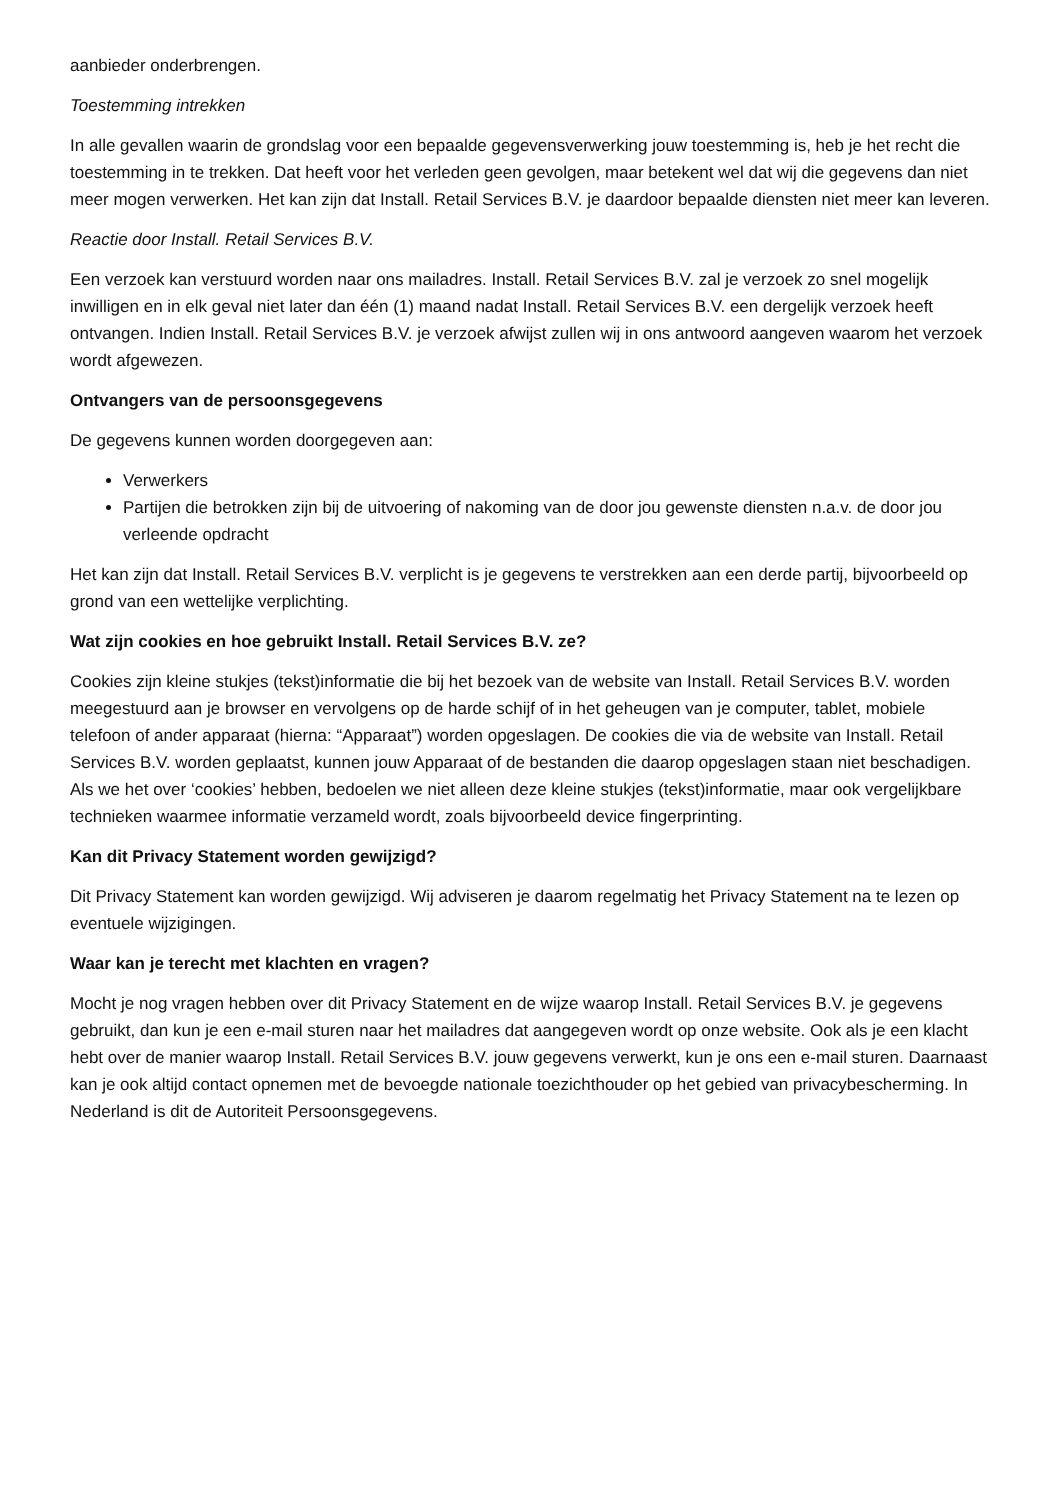aanbieder onderbrengen.
Toestemming intrekken
In alle gevallen waarin de grondslag voor een bepaalde gegevensverwerking jouw toestemming is, heb je het recht die toestemming in te trekken. Dat heeft voor het verleden geen gevolgen, maar betekent wel dat wij die gegevens dan niet meer mogen verwerken. Het kan zijn dat Install. Retail Services B.V. je daardoor bepaalde diensten niet meer kan leveren.
Reactie door Install. Retail Services B.V.
Een verzoek kan verstuurd worden naar ons mailadres. Install. Retail Services B.V. zal je verzoek zo snel mogelijk inwilligen en in elk geval niet later dan één (1) maand nadat Install. Retail Services B.V. een dergelijk verzoek heeft ontvangen. Indien Install. Retail Services B.V. je verzoek afwijst zullen wij in ons antwoord aangeven waarom het verzoek wordt afgewezen.
Ontvangers van de persoonsgegevens
De gegevens kunnen worden doorgegeven aan:
Verwerkers
Partijen die betrokken zijn bij de uitvoering of nakoming van de door jou gewenste diensten n.a.v. de door jou verleende opdracht
Het kan zijn dat Install. Retail Services B.V. verplicht is je gegevens te verstrekken aan een derde partij, bijvoorbeeld op grond van een wettelijke verplichting.
Wat zijn cookies en hoe gebruikt Install. Retail Services B.V. ze?
Cookies zijn kleine stukjes (tekst)informatie die bij het bezoek van de website van Install. Retail Services B.V. worden meegestuurd aan je browser en vervolgens op de harde schijf of in het geheugen van je computer, tablet, mobiele telefoon of ander apparaat (hierna: “Apparaat”) worden opgeslagen. De cookies die via de website van Install. Retail Services B.V. worden geplaatst, kunnen jouw Apparaat of de bestanden die daarop opgeslagen staan niet beschadigen. Als we het over ‘cookies’ hebben, bedoelen we niet alleen deze kleine stukjes (tekst)informatie, maar ook vergelijkbare technieken waarmee informatie verzameld wordt, zoals bijvoorbeeld device fingerprinting.
Kan dit Privacy Statement worden gewijzigd?
Dit Privacy Statement kan worden gewijzigd. Wij adviseren je daarom regelmatig het Privacy Statement na te lezen op eventuele wijzigingen.
Waar kan je terecht met klachten en vragen?
Mocht je nog vragen hebben over dit Privacy Statement en de wijze waarop Install. Retail Services B.V. je gegevens gebruikt, dan kun je een e-mail sturen naar het mailadres dat aangegeven wordt op onze website. Ook als je een klacht hebt over de manier waarop Install. Retail Services B.V. jouw gegevens verwerkt, kun je ons een e-mail sturen. Daarnaast kan je ook altijd contact opnemen met de bevoegde nationale toezichthouder op het gebied van privacybescherming. In Nederland is dit de Autoriteit Persoonsgegevens.